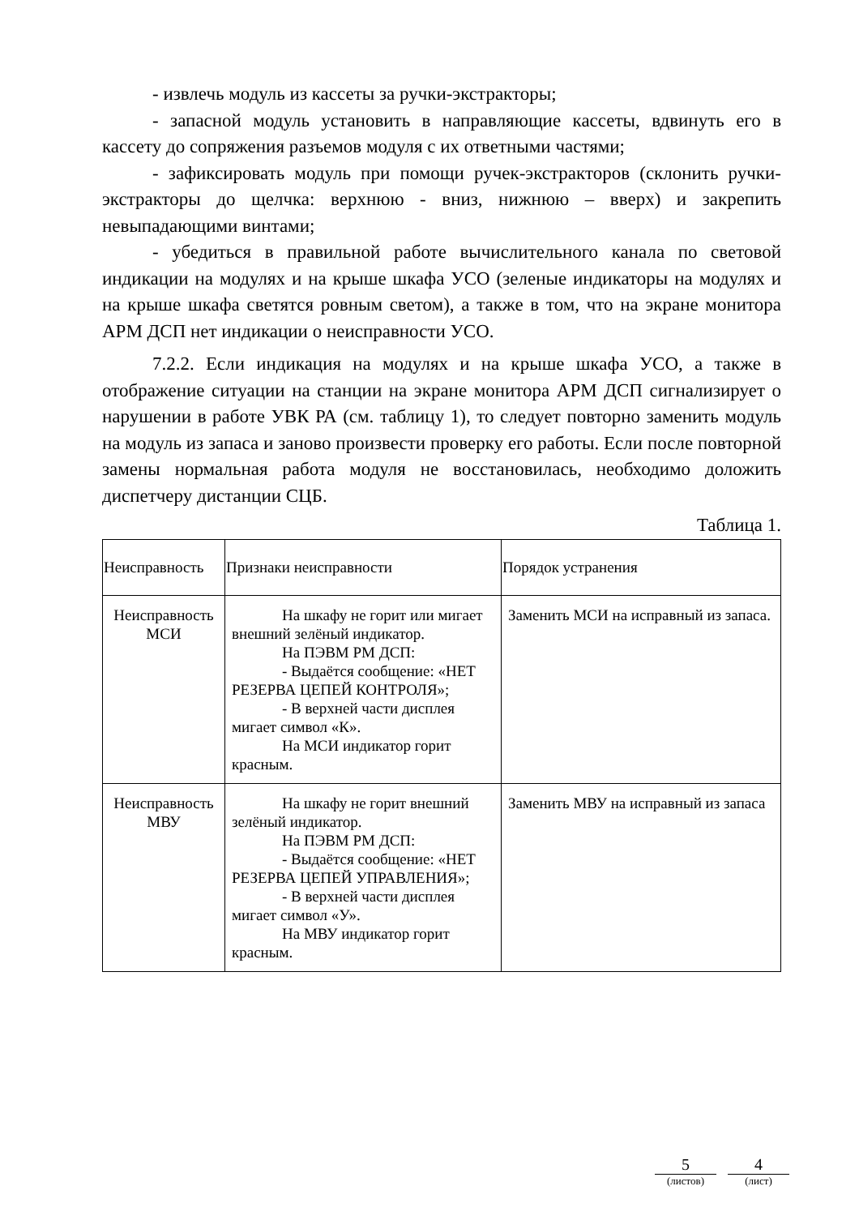- извлечь модуль из кассеты за ручки-экстракторы;
- запасной модуль установить в направляющие кассеты, вдвинуть его в кассету до сопряжения разъемов модуля с их ответными частями;
- зафиксировать модуль при помощи ручек-экстракторов (склонить ручки-экстракторы до щелчка: верхнюю - вниз, нижнюю – вверх) и закрепить невыпадающими винтами;
- убедиться в правильной работе вычислительного канала по световой индикации на модулях и на крыше шкафа УСО (зеленые индикаторы на модулях и на крыше шкафа светятся ровным светом), а также в том, что на экране монитора АРМ ДСП нет индикации о неисправности УСО.
7.2.2. Если индикация на модулях и на крыше шкафа УСО, а также в отображение ситуации на станции на экране монитора АРМ ДСП сигнализирует о нарушении в работе УВК РА (см. таблицу 1), то следует повторно заменить модуль на модуль из запаса и заново произвести проверку его работы. Если после повторной замены нормальная работа модуля не восстановилась, необходимо доложить диспетчеру дистанции СЦБ.
Таблица 1.
| Неисправность | Признаки неисправности | Порядок устранения |
| --- | --- | --- |
| Неисправность МСИ | На шкафу не горит или мигает внешний зелёный индикатор. На ПЭВМ РМ ДСП: - Выдаётся сообщение: «НЕТ РЕЗЕРВА ЦЕПЕЙ КОНТРОЛЯ»; - В верхней части дисплея мигает символ «К». На МСИ индикатор горит красным. | Заменить МСИ на исправный из запаса. |
| Неисправность МВУ | На шкафу не горит внешний зелёный индикатор. На ПЭВМ РМ ДСП: - Выдаётся сообщение: «НЕТ РЕЗЕРВА ЦЕПЕЙ УПРАВЛЕНИЯ»; - В верхней части дисплея мигает символ «У». На МВУ индикатор горит красным. | Заменить МВУ на исправный из запаса |
5
(листов)
4
(лист)